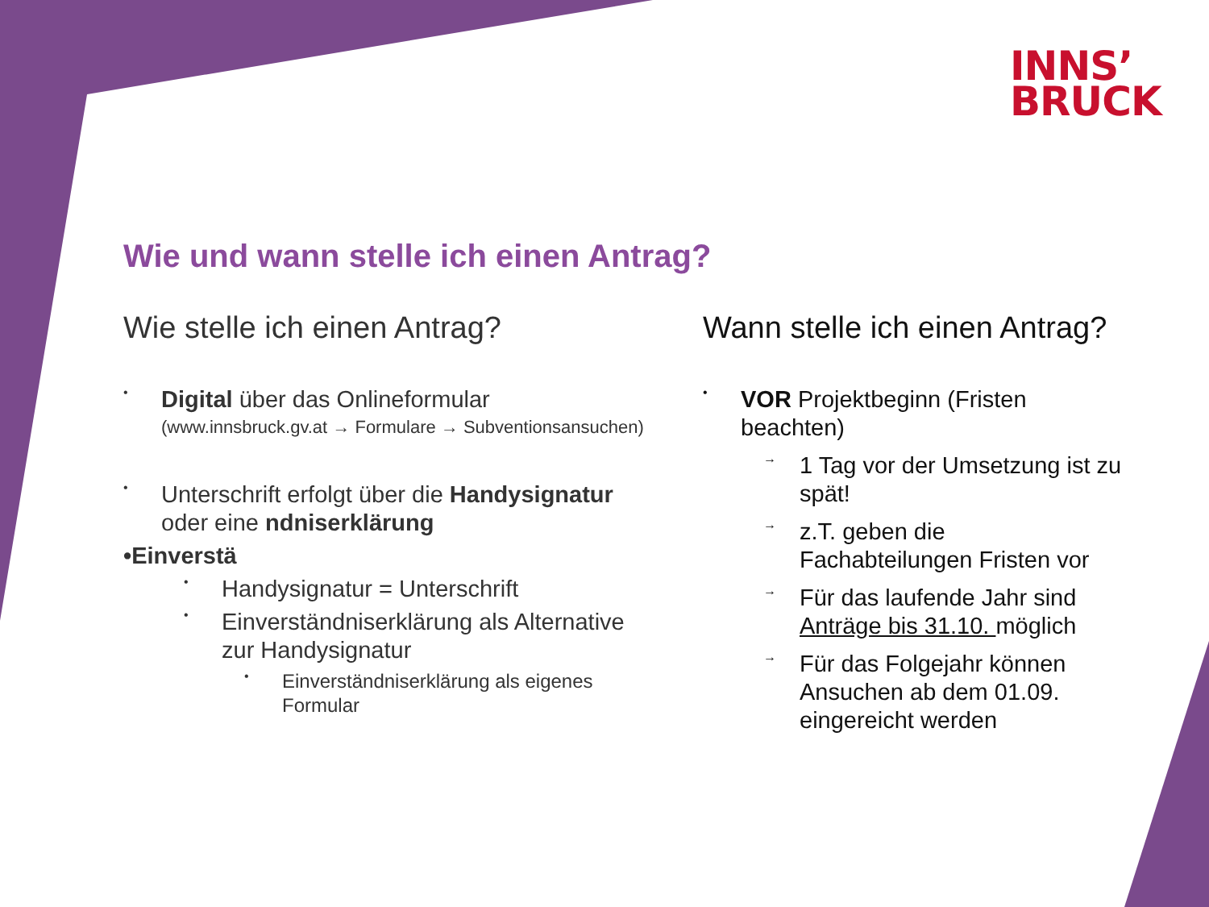INNS’
BRUCK
Wie und wann stelle ich einen Antrag?
Wie stelle ich einen Antrag?
•
Digital über das Onlineformular
(www.innsbruck.gv.at → Formulare → Subventionsansuchen)
•
Unterschrift erfolgt über die Handysignatur oder eine ndniserklärung
•Einverstä
•
Handysignatur = Unterschrift
•
Einverständniserklärung als Alternative zur Handysignatur
•
Einverständniserklärung als eigenes Formular
Wann stelle ich einen Antrag?
•
VOR Projektbeginn (Fristen beachten)
→
1 Tag vor der Umsetzung ist zu spät!
→
z.T. geben die Fachabteilungen Fristen vor
→
Für das laufende Jahr sind Anträge bis 31.10. möglich
→
Für das Folgejahr können Ansuchen ab dem 01.09. eingereicht werden